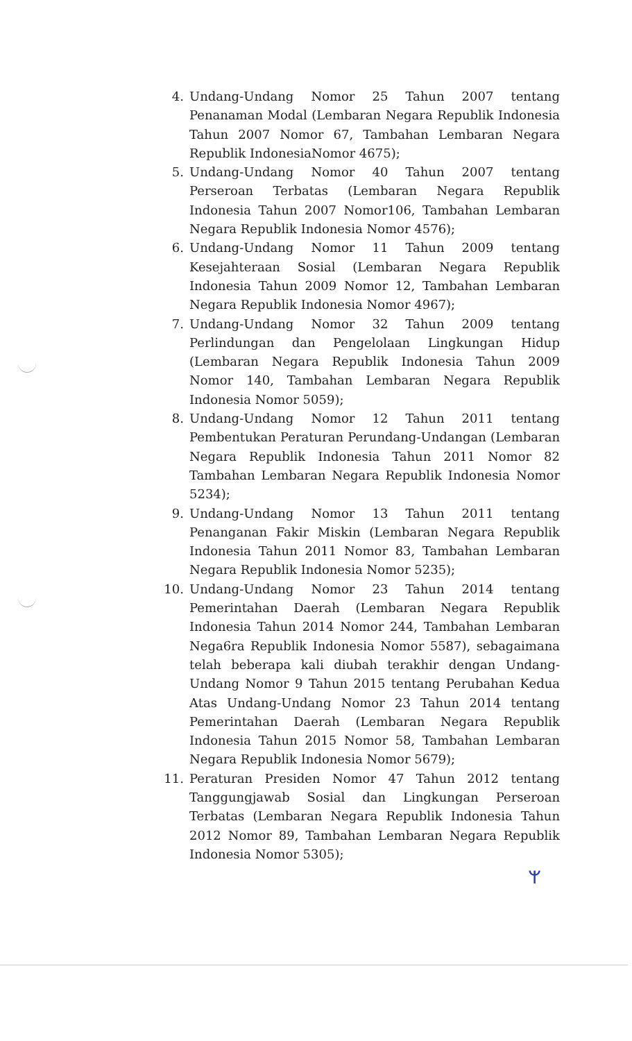4. Undang-Undang Nomor 25 Tahun 2007 tentang Penanaman Modal (Lembaran Negara Republik Indonesia Tahun 2007 Nomor 67, Tambahan Lembaran Negara Republik IndonesiaNomor 4675);
5. Undang-Undang Nomor 40 Tahun 2007 tentang Perseroan Terbatas (Lembaran Negara Republik Indonesia Tahun 2007 Nomor106, Tambahan Lembaran Negara Republik Indonesia Nomor 4576);
6. Undang-Undang Nomor 11 Tahun 2009 tentang Kesejahteraan Sosial (Lembaran Negara Republik Indonesia Tahun 2009 Nomor 12, Tambahan Lembaran Negara Republik Indonesia Nomor 4967);
7. Undang-Undang Nomor 32 Tahun 2009 tentang Perlindungan dan Pengelolaan Lingkungan Hidup (Lembaran Negara Republik Indonesia Tahun 2009 Nomor 140, Tambahan Lembaran Negara Republik Indonesia Nomor 5059);
8. Undang-Undang Nomor 12 Tahun 2011 tentang Pembentukan Peraturan Perundang-Undangan (Lembaran Negara Republik Indonesia Tahun 2011 Nomor 82 Tambahan Lembaran Negara Republik Indonesia Nomor 5234);
9. Undang-Undang Nomor 13 Tahun 2011 tentang Penanganan Fakir Miskin (Lembaran Negara Republik Indonesia Tahun 2011 Nomor 83, Tambahan Lembaran Negara Republik Indonesia Nomor 5235);
10. Undang-Undang Nomor 23 Tahun 2014 tentang Pemerintahan Daerah (Lembaran Negara Republik Indonesia Tahun 2014 Nomor 244, Tambahan Lembaran Nega6ra Republik Indonesia Nomor 5587), sebagaimana telah beberapa kali diubah terakhir dengan Undang-Undang Nomor 9 Tahun 2015 tentang Perubahan Kedua Atas Undang-Undang Nomor 23 Tahun 2014 tentang Pemerintahan Daerah (Lembaran Negara Republik Indonesia Tahun 2015 Nomor 58, Tambahan Lembaran Negara Republik Indonesia Nomor 5679);
11. Peraturan Presiden Nomor 47 Tahun 2012 tentang Tanggungjawab Sosial dan Lingkungan Perseroan Terbatas (Lembaran Negara Republik Indonesia Tahun 2012 Nomor 89, Tambahan Lembaran Negara Republik Indonesia Nomor 5305);
ᛘ